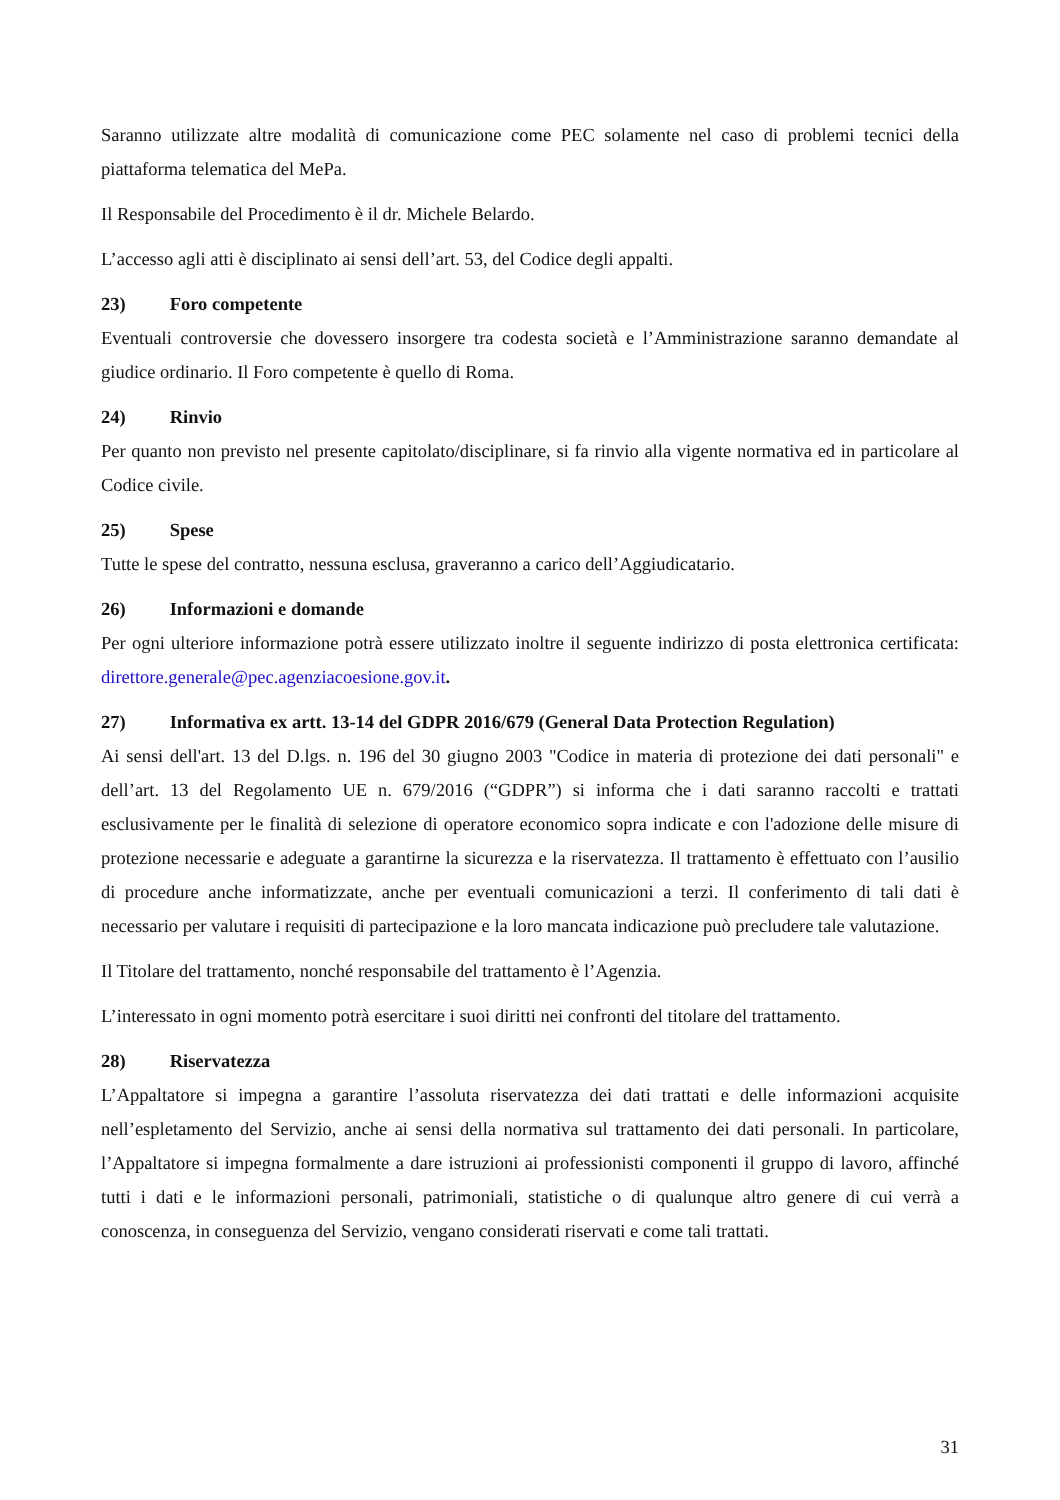Saranno utilizzate altre modalità di comunicazione come PEC solamente nel caso di problemi tecnici della piattaforma telematica del MePa.
Il Responsabile del Procedimento è il dr. Michele Belardo.
L’accesso agli atti è disciplinato ai sensi dell’art. 53, del Codice degli appalti.
23) Foro competente
Eventuali controversie che dovessero insorgere tra codesta società e l’Amministrazione saranno demandate al giudice ordinario. Il Foro competente è quello di Roma.
24) Rinvio
Per quanto non previsto nel presente capitolato/disciplinare, si fa rinvio alla vigente normativa ed in particolare al Codice civile.
25) Spese
Tutte le spese del contratto, nessuna esclusa, graveranno a carico dell’Aggiudicatario.
26) Informazioni e domande
Per ogni ulteriore informazione potrà essere utilizzato inoltre il seguente indirizzo di posta elettronica certificata: direttore.generale@pec.agenziacoesione.gov.it.
27) Informativa ex artt. 13-14 del GDPR 2016/679 (General Data Protection Regulation)
Ai sensi dell'art. 13 del D.lgs. n. 196 del 30 giugno 2003 "Codice in materia di protezione dei dati personali" e dell’art. 13 del Regolamento UE n. 679/2016 (“GDPR”) si informa che i dati saranno raccolti e trattati esclusivamente per le finalità di selezione di operatore economico sopra indicate e con l'adozione delle misure di protezione necessarie e adeguate a garantirne la sicurezza e la riservatezza. Il trattamento è effettuato con l’ausilio di procedure anche informatizzate, anche per eventuali comunicazioni a terzi. Il conferimento di tali dati è necessario per valutare i requisiti di partecipazione e la loro mancata indicazione può precludere tale valutazione.
Il Titolare del trattamento, nonché responsabile del trattamento è l’Agenzia.
L’interessato in ogni momento potrà esercitare i suoi diritti nei confronti del titolare del trattamento.
28) Riservatezza
L’Appaltatore si impegna a garantire l’assoluta riservatezza dei dati trattati e delle informazioni acquisite nell’espletamento del Servizio, anche ai sensi della normativa sul trattamento dei dati personali. In particolare, l’Appaltatore si impegna formalmente a dare istruzioni ai professionisti componenti il gruppo di lavoro, affinché tutti i dati e le informazioni personali, patrimoniali, statistiche o di qualunque altro genere di cui verrà a conoscenza, in conseguenza del Servizio, vengano considerati riservati e come tali trattati.
31